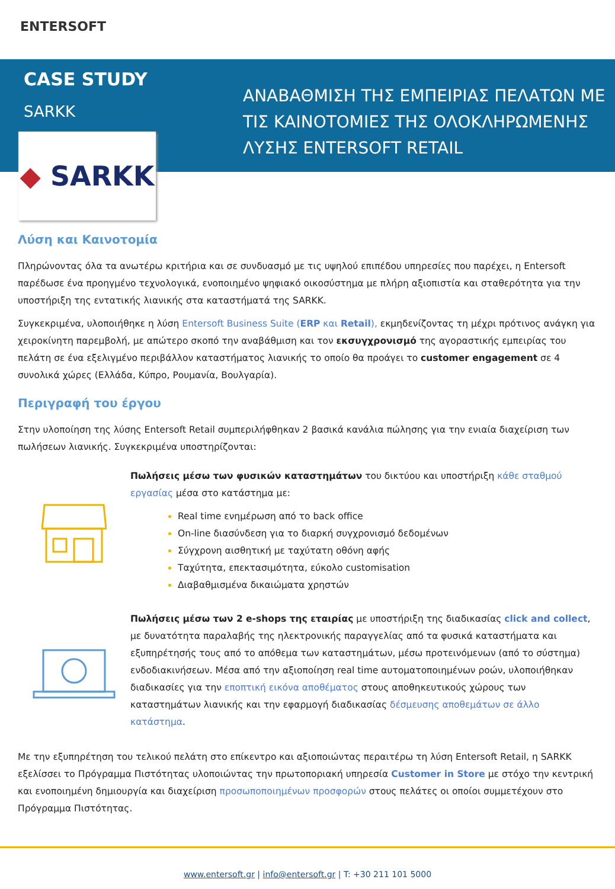ENTERSOFT
CASE STUDY
SARKK
ΑΝΑΒΑΘΜΙΣΗ ΤΗΣ ΕΜΠΕΙΡΙΑΣ ΠΕΛΑΤΩΝ ΜΕ
ΤΙΣ ΚΑΙΝΟΤΟΜΙΕΣ ΤΗΣ ΟΛΟΚΛΗΡΩΜΕΝΗΣ
ΛΥΣΗΣ ENTERSOFT RETAIL
◆ SARKK
Λύση και Καινοτομία
Πληρώνοντας όλα τα ανωτέρω κριτήρια και σε συνδυασμό με τις υψηλού επιπέδου υπηρεσίες που παρέχει, η Entersoft παρέδωσε ένα προηγμένο τεχνολογικά, ενοποιημένο ψηφιακό οικοσύστημα με πλήρη αξιοπιστία και σταθερότητα για την υποστήριξη της εντατικής λιανικής στα καταστήματά της SARKK.
Συγκεκριμένα, υλοποιήθηκε η λύση Entersoft Business Suite (ERP και Retail), εκμηδενίζοντας τη μέχρι πρότινος ανάγκη για χειροκίνητη παρεμβολή, με απώτερο σκοπό την αναβάθμιση και τον εκσυγχρονισμό της αγοραστικής εμπειρίας του πελάτη σε ένα εξελιγμένο περιβάλλον καταστήματος λιανικής το οποίο θα προάγει το customer engagement σε 4 συνολικά χώρες (Ελλάδα, Κύπρο, Ρουμανία, Βουλγαρία).
Περιγραφή του έργου
Στην υλοποίηση της λύσης Entersoft Retail συμπεριλήφθηκαν 2 βασικά κανάλια πώλησης για την ενιαία διαχείριση των πωλήσεων λιανικής. Συγκεκριμένα υποστηρίζονται:
Πωλήσεις μέσω των φυσικών καταστημάτων του δικτύου και υποστήριξη κάθε σταθμού εργασίας μέσα στο κατάστημα με:
Real time ενημέρωση από το back office
On-line διασύνδεση για το διαρκή συγχρονισμό δεδομένων
Σύγχρονη αισθητική με ταχύτατη οθόνη αφής
Ταχύτητα, επεκτασιμότητα, εύκολο customisation
Διαβαθμισμένα δικαιώματα χρηστών
Πωλήσεις μέσω των 2 e-shops της εταιρίας με υποστήριξη της διαδικασίας click and collect, με δυνατότητα παραλαβής της ηλεκτρονικής παραγγελίας από τα φυσικά καταστήματα και εξυπηρέτησής τους από το απόθεμα των καταστημάτων, μέσω προτεινόμενων (από το σύστημα) ενδοδιακινήσεων. Μέσα από την αξιοποίηση real time αυτοματοποιημένων ροών, υλοποιήθηκαν διαδικασίες για την εποπτική εικόνα αποθέματος στους αποθηκευτικούς χώρους των καταστημάτων λιανικής και την εφαρμογή διαδικασίας δέσμευσης αποθεμάτων σε άλλο κατάστημα.
Με την εξυπηρέτηση του τελικού πελάτη στο επίκεντρο και αξιοποιώντας περαιτέρω τη λύση Entersoft Retail, η SARKK εξελίσσει το Πρόγραμμα Πιστότητας υλοποιώντας την πρωτοποριακή υπηρεσία Customer in Store με στόχο την κεντρική και ενοποιημένη δημιουργία και διαχείριση προσωποποιημένων προσφορών στους πελάτες οι οποίοι συμμετέχουν στο Πρόγραμμα Πιστότητας.
www.entersoft.gr | info@entersoft.gr | T: +30 211 101 5000